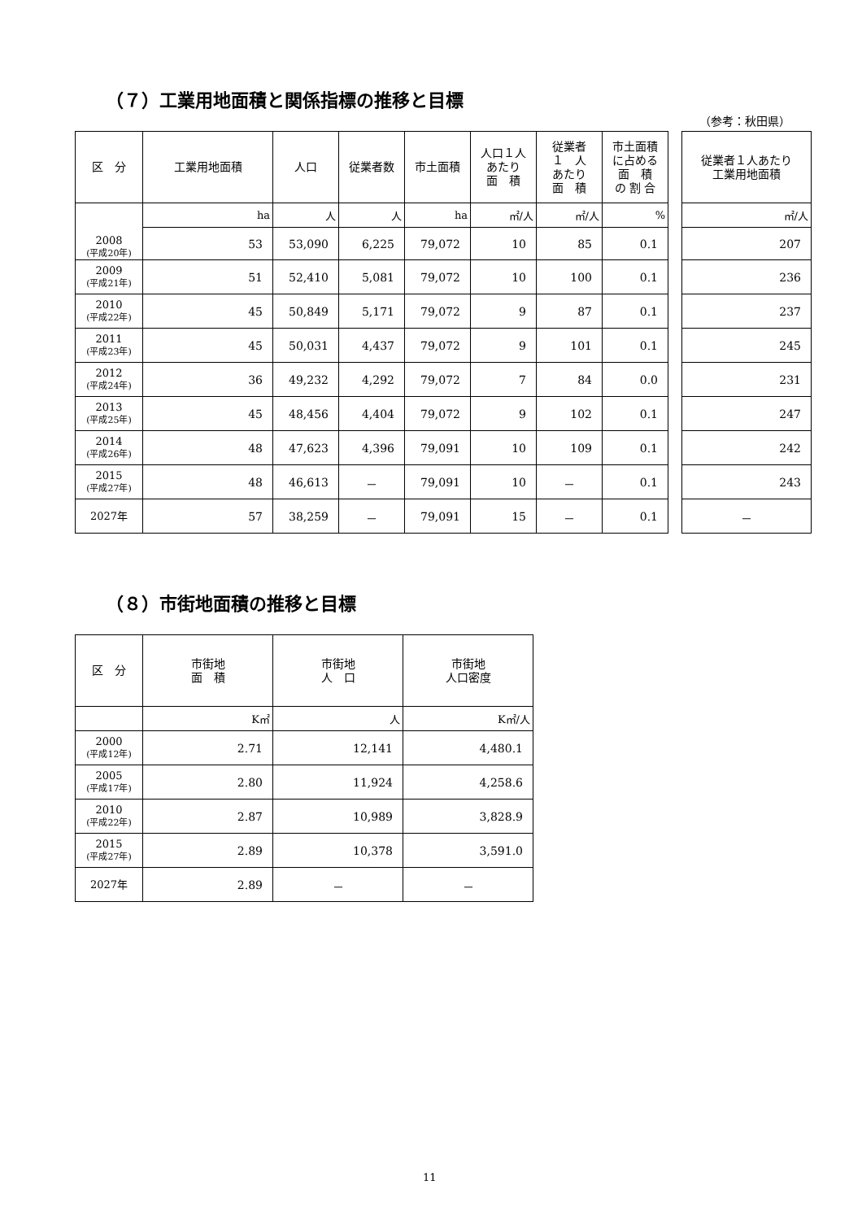（７）工業用地面積と関係指標の推移と目標
（参考：秋田県）
| 区 分 | 工業用地面積 | 人口 | 従業者数 | 市土面積 | 人口１人 あたり 面 積 | 従業者 １ 人 あたり 面 積 | 市土面積 に占める 面 積 の 割 合 | | 従業者１人あたり 工業用地面積 |
| --- | --- | --- | --- | --- | --- | --- | --- | --- | --- |
| 2008 (平成20年) | ha | 人 | 人 | ha | ㎡/人 | ㎡/人 | % | | ㎡/人 |
| | 53 | 53,090 | 6,225 | 79,072 | 10 | 85 | 0.1 | | 207 |
| 2009 (平成21年) | 51 | 52,410 | 5,081 | 79,072 | 10 | 100 | 0.1 | | 236 |
| 2010 (平成22年) | 45 | 50,849 | 5,171 | 79,072 | 9 | 87 | 0.1 | | 237 |
| 2011 (平成23年) | 45 | 50,031 | 4,437 | 79,072 | 9 | 101 | 0.1 | | 245 |
| 2012 (平成24年) | 36 | 49,232 | 4,292 | 79,072 | 7 | 84 | 0.0 | | 231 |
| 2013 (平成25年) | 45 | 48,456 | 4,404 | 79,072 | 9 | 102 | 0.1 | | 247 |
| 2014 (平成26年) | 48 | 47,623 | 4,396 | 79,091 | 10 | 109 | 0.1 | | 242 |
| 2015 (平成27年) | 48 | 46,613 | － | 79,091 | 10 | － | 0.1 | | 243 |
| 2027年 | 57 | 38,259 | － | 79,091 | 15 | － | 0.1 | | － |
（８）市街地面積の推移と目標
| 区 分 | 市街地 面 積 | 市街地 人 口 | 市街地 人口密度 |
| --- | --- | --- | --- |
| | K㎡ | 人 | K㎡/人 |
| 2000 (平成12年) | 2.71 | 12,141 | 4,480.1 |
| 2005 (平成17年) | 2.80 | 11,924 | 4,258.6 |
| 2010 (平成22年) | 2.87 | 10,989 | 3,828.9 |
| 2015 (平成27年) | 2.89 | 10,378 | 3,591.0 |
| 2027年 | 2.89 | － | － |
11